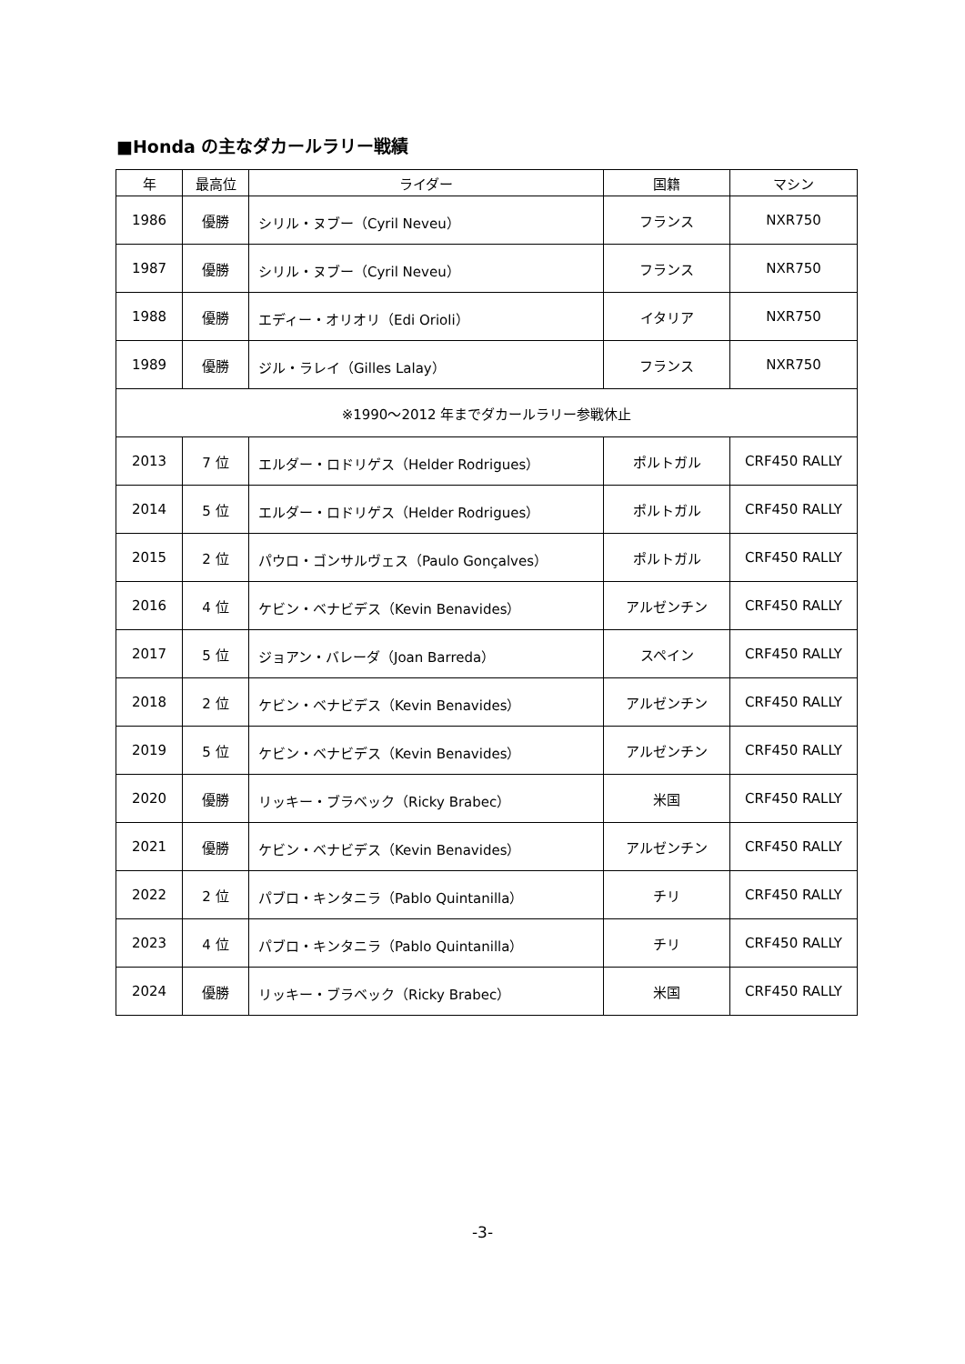■Honda の主なダカールラリー戦績
| 年 | 最高位 | ライダー | 国籍 | マシン |
| --- | --- | --- | --- | --- |
| 1986 | 優勝 | シリル・ヌブー（Cyril Neveu） | フランス | NXR750 |
| 1987 | 優勝 | シリル・ヌブー（Cyril Neveu） | フランス | NXR750 |
| 1988 | 優勝 | エディー・オリオリ（Edi Orioli） | イタリア | NXR750 |
| 1989 | 優勝 | ジル・ラレイ（Gilles Lalay） | フランス | NXR750 |
| ※1990～2012 年までダカールラリー参戦休止 | | | | |
| 2013 | 7 位 | エルダー・ロドリゲス（Helder Rodrigues） | ポルトガル | CRF450 RALLY |
| 2014 | 5 位 | エルダー・ロドリゲス（Helder Rodrigues） | ポルトガル | CRF450 RALLY |
| 2015 | 2 位 | パウロ・ゴンサルヴェス（Paulo Gonçalves） | ポルトガル | CRF450 RALLY |
| 2016 | 4 位 | ケビン・ベナビデス（Kevin Benavides） | アルゼンチン | CRF450 RALLY |
| 2017 | 5 位 | ジョアン・バレーダ（Joan Barreda） | スペイン | CRF450 RALLY |
| 2018 | 2 位 | ケビン・ベナビデス（Kevin Benavides） | アルゼンチン | CRF450 RALLY |
| 2019 | 5 位 | ケビン・ベナビデス（Kevin Benavides） | アルゼンチン | CRF450 RALLY |
| 2020 | 優勝 | リッキー・ブラベック（Ricky Brabec） | 米国 | CRF450 RALLY |
| 2021 | 優勝 | ケビン・ベナビデス（Kevin Benavides） | アルゼンチン | CRF450 RALLY |
| 2022 | 2 位 | パブロ・キンタニラ（Pablo Quintanilla） | チリ | CRF450 RALLY |
| 2023 | 4 位 | パブロ・キンタニラ（Pablo Quintanilla） | チリ | CRF450 RALLY |
| 2024 | 優勝 | リッキー・ブラベック（Ricky Brabec） | 米国 | CRF450 RALLY |
-3-